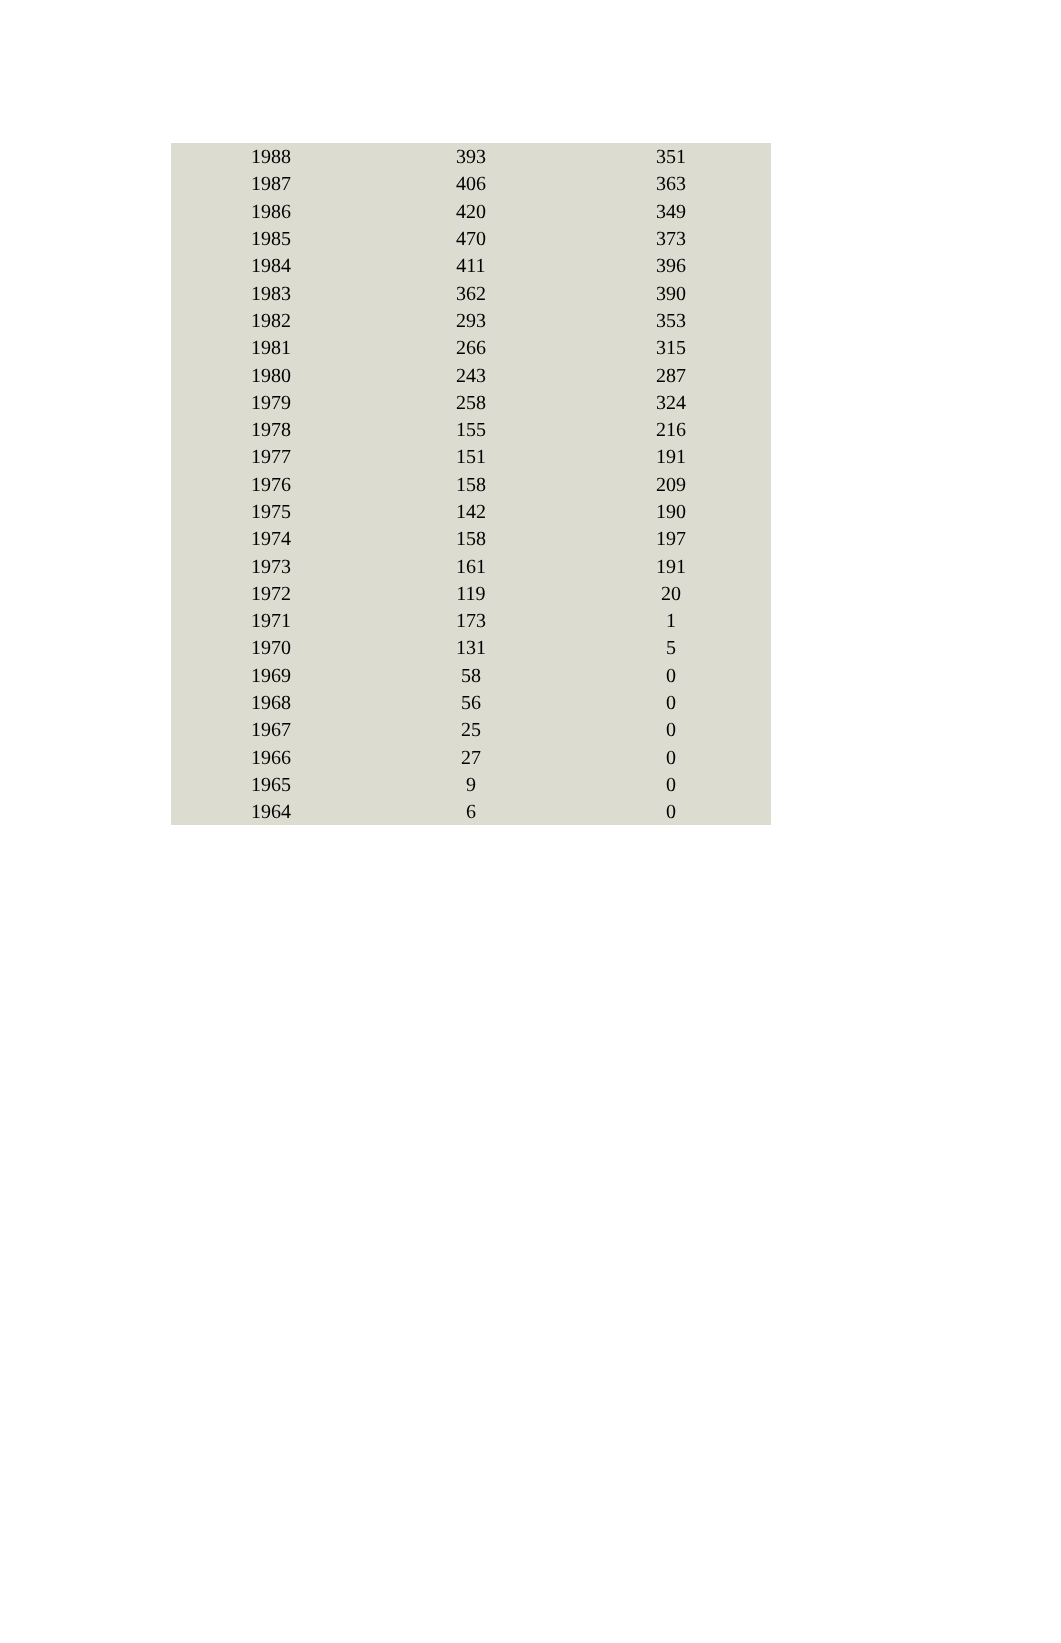| 1988 | 393 | 351 |
| 1987 | 406 | 363 |
| 1986 | 420 | 349 |
| 1985 | 470 | 373 |
| 1984 | 411 | 396 |
| 1983 | 362 | 390 |
| 1982 | 293 | 353 |
| 1981 | 266 | 315 |
| 1980 | 243 | 287 |
| 1979 | 258 | 324 |
| 1978 | 155 | 216 |
| 1977 | 151 | 191 |
| 1976 | 158 | 209 |
| 1975 | 142 | 190 |
| 1974 | 158 | 197 |
| 1973 | 161 | 191 |
| 1972 | 119 | 20 |
| 1971 | 173 | 1 |
| 1970 | 131 | 5 |
| 1969 | 58 | 0 |
| 1968 | 56 | 0 |
| 1967 | 25 | 0 |
| 1966 | 27 | 0 |
| 1965 | 9 | 0 |
| 1964 | 6 | 0 |